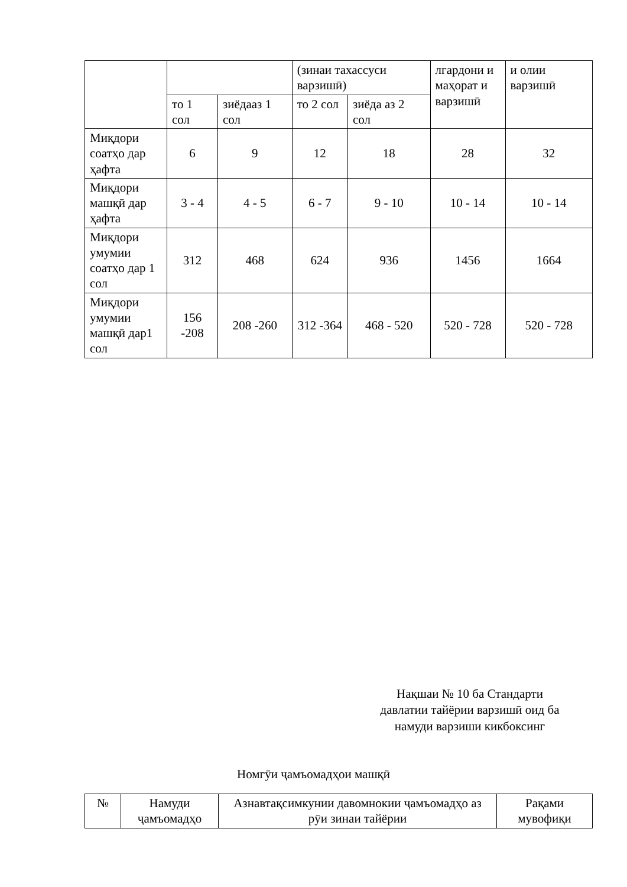| | | | (зинаи тахассуси варзишӣ) | | лгардони и маҳорат и варзишӣ | и олии варзишӣ |
| | то 1 сол | зиёдааз 1 сол | то 2 сол | зиёда аз 2 сол | | |
| Миқдори соатҳо дар ҳафта | 6 | 9 | 12 | 18 | 28 | 32 |
| Миқдори машқӣ дар ҳафта | 3 - 4 | 4 - 5 | 6 - 7 | 9 - 10 | 10 - 14 | 10 - 14 |
| Миқдори умумии соатҳо дар 1 сол | 312 | 468 | 624 | 936 | 1456 | 1664 |
| Миқдори умумии машқӣ дар1 сол | 156 -208 | 208 -260 | 312 -364 | 468 - 520 | 520 - 728 | 520 - 728 |
Нақшаи № 10 ба Стандарти
давлатии тайёрии варзишӣ оид ба
намуди варзиши кикбоксинг
Номгӯи ҷамъомадҳои машқӣ
| № | Намуди ҷамъомадҳо | Азнавтақсимкунии давомнокии ҷамъомадҳо аз рӯи зинаи тайёрии | Рақами мувофиқи |